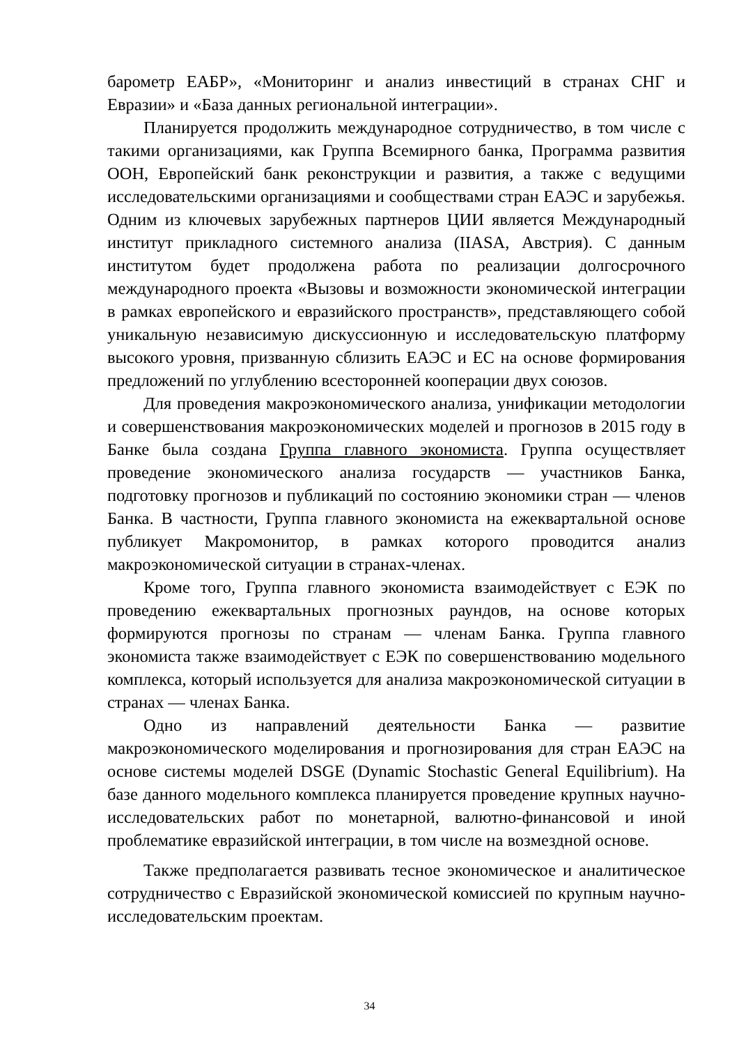барометр ЕАБР», «Мониторинг и анализ инвестиций в странах СНГ и Евразии» и «База данных региональной интеграции».
Планируется продолжить международное сотрудничество, в том числе с такими организациями, как Группа Всемирного банка, Программа развития ООН, Европейский банк реконструкции и развития, а также с ведущими исследовательскими организациями и сообществами стран ЕАЭС и зарубежья. Одним из ключевых зарубежных партнеров ЦИИ является Международный институт прикладного системного анализа (IIASA, Австрия). С данным институтом будет продолжена работа по реализации долгосрочного международного проекта «Вызовы и возможности экономической интеграции в рамках европейского и евразийского пространств», представляющего собой уникальную независимую дискуссионную и исследовательскую платформу высокого уровня, призванную сблизить ЕАЭС и ЕС на основе формирования предложений по углублению всесторонней кооперации двух союзов.
Для проведения макроэкономического анализа, унификации методологии и совершенствования макроэкономических моделей и прогнозов в 2015 году в Банке была создана Группа главного экономиста. Группа осуществляет проведение экономического анализа государств — участников Банка, подготовку прогнозов и публикаций по состоянию экономики стран — членов Банка. В частности, Группа главного экономиста на ежеквартальной основе публикует Макромонитор, в рамках которого проводится анализ макроэкономической ситуации в странах-членах.
Кроме того, Группа главного экономиста взаимодействует с ЕЭК по проведению ежеквартальных прогнозных раундов, на основе которых формируются прогнозы по странам — членам Банка. Группа главного экономиста также взаимодействует с ЕЭК по совершенствованию модельного комплекса, который используется для анализа макроэкономической ситуации в странах — членах Банка.
Одно из направлений деятельности Банка — развитие макроэкономического моделирования и прогнозирования для стран ЕАЭС на основе системы моделей DSGE (Dynamic Stochastic General Equilibrium). На базе данного модельного комплекса планируется проведение крупных научно-исследовательских работ по монетарной, валютно-финансовой и иной проблематике евразийской интеграции, в том числе на возмездной основе.
Также предполагается развивать тесное экономическое и аналитическое сотрудничество с Евразийской экономической комиссией по крупным научно-исследовательским проектам.
34